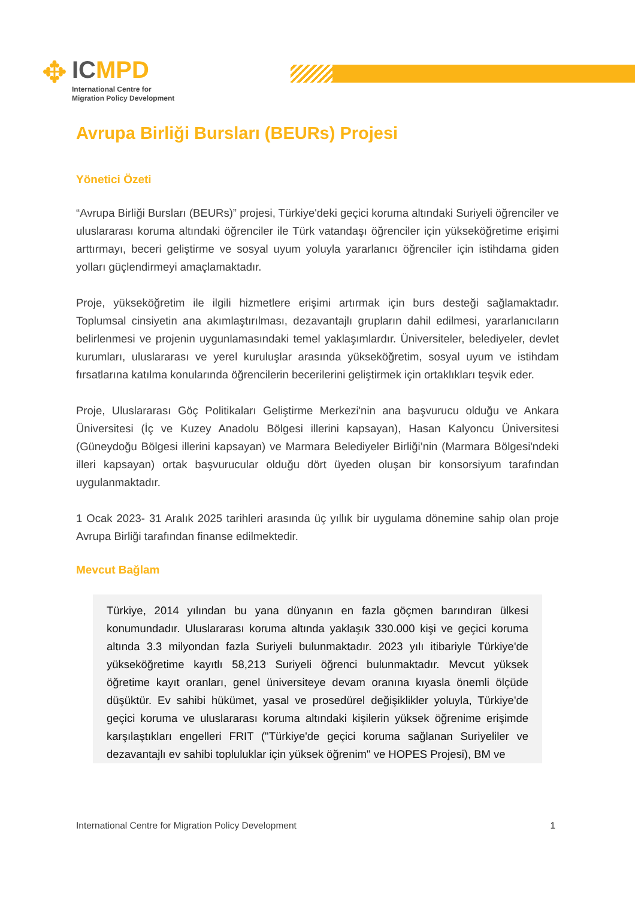✥
IC MPD
International Centre for
Migration Policy Development
Avrupa Birliği Bursları (BEURs) Projesi
Yönetici Özeti
“Avrupa Birliği Bursları (BEURs)” projesi, Türkiye'deki geçici koruma altındaki Suriyeli öğrenciler ve uluslararası koruma altındaki öğrenciler ile Türk vatandaşı öğrenciler için yükseköğretime erişimi arttırmayı, beceri geliştirme ve sosyal uyum yoluyla yararlanıcı öğrenciler için istihdama giden yolları güçlendirmeyi amaçlamaktadır.
Proje, yükseköğretim ile ilgili hizmetlere erişimi artırmak için burs desteği sağlamaktadır. Toplumsal cinsiyetin ana akımlaştırılması, dezavantajlı grupların dahil edilmesi, yararlanıcıların belirlenmesi ve projenin uygunlamasındaki temel yaklaşımlardır. Üniversiteler, belediyeler, devlet kurumları, uluslararası ve yerel kuruluşlar arasında yükseköğretim, sosyal uyum ve istihdam fırsatlarına katılma konularında öğrencilerin becerilerini geliştirmek için ortaklıkları teşvik eder.
Proje, Uluslararası Göç Politikaları Geliştirme Merkezi'nin ana başvurucu olduğu ve Ankara Üniversitesi (İç ve Kuzey Anadolu Bölgesi illerini kapsayan), Hasan Kalyoncu Üniversitesi (Güneydoğu Bölgesi illerini kapsayan) ve Marmara Belediyeler Birliği’nin (Marmara Bölgesi'ndeki illeri kapsayan) ortak başvurucular olduğu dört üyeden oluşan bir konsorsiyum tarafından uygulanmaktadır.
1 Ocak 2023- 31 Aralık 2025 tarihleri arasında üç yıllık bir uygulama dönemine sahip olan proje Avrupa Birliği tarafından finanse edilmektedir.
Mevcut Bağlam
Türkiye, 2014 yılından bu yana dünyanın en fazla göçmen barındıran ülkesi konumundadır. Uluslararası koruma altında yaklaşık 330.000 kişi ve geçici koruma altında 3.3 milyondan fazla Suriyeli bulunmaktadır. 2023 yılı itibariyle Türkiye'de yükseköğretime kayıtlı 58,213 Suriyeli öğrenci bulunmaktadır. Mevcut yüksek öğretime kayıt oranları, genel üniversiteye devam oranına kıyasla önemli ölçüde düşüktür. Ev sahibi hükümet, yasal ve prosedürel değişiklikler yoluyla, Türkiye'de geçici koruma ve uluslararası koruma altındaki kişilerin yüksek öğrenime erişimde karşılaştıkları engelleri FRIT ("Türkiye'de geçici koruma sağlanan Suriyeliler ve dezavantajlı ev sahibi topluluklar için yüksek öğrenim" ve HOPES Projesi), BM ve
International Centre for Migration Policy Development 1